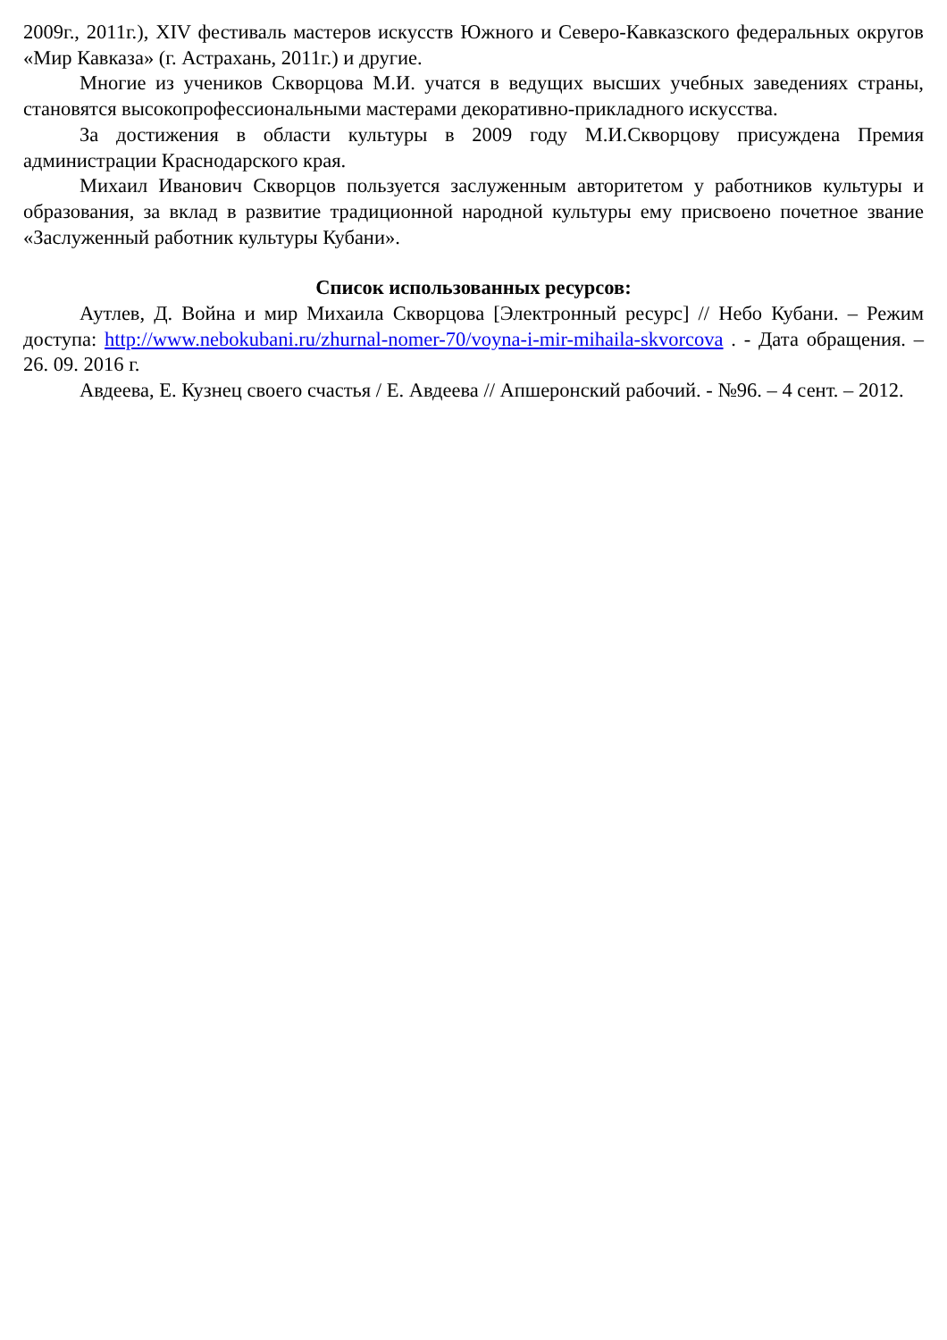2009г., 2011г.), XIV фестиваль мастеров искусств Южного и Северо-Кавказского федеральных округов «Мир Кавказа» (г. Астрахань, 2011г.) и другие.
Многие из учеников Скворцова М.И. учатся в ведущих высших учебных заведениях страны, становятся высокопрофессиональными мастерами декоративно-прикладного искусства.
За достижения в области культуры в 2009 году М.И.Скворцову присуждена Премия администрации Краснодарского края.
Михаил Иванович Скворцов пользуется заслуженным авторитетом у работников культуры и образования, за вклад в развитие традиционной народной культуры ему присвоено почетное звание «Заслуженный работник культуры Кубани».
Список использованных ресурсов:
Аутлев, Д. Война и мир Михаила Скворцова [Электронный ресурс] // Небо Кубани. – Режим доступа: http://www.nebokubani.ru/zhurnal-nomer-70/voyna-i-mir-mihaila-skvorcova . - Дата обращения. – 26. 09. 2016 г.
Авдеева, Е. Кузнец своего счастья / Е. Авдеева // Апшеронский рабочий. - №96. – 4 сент. – 2012.